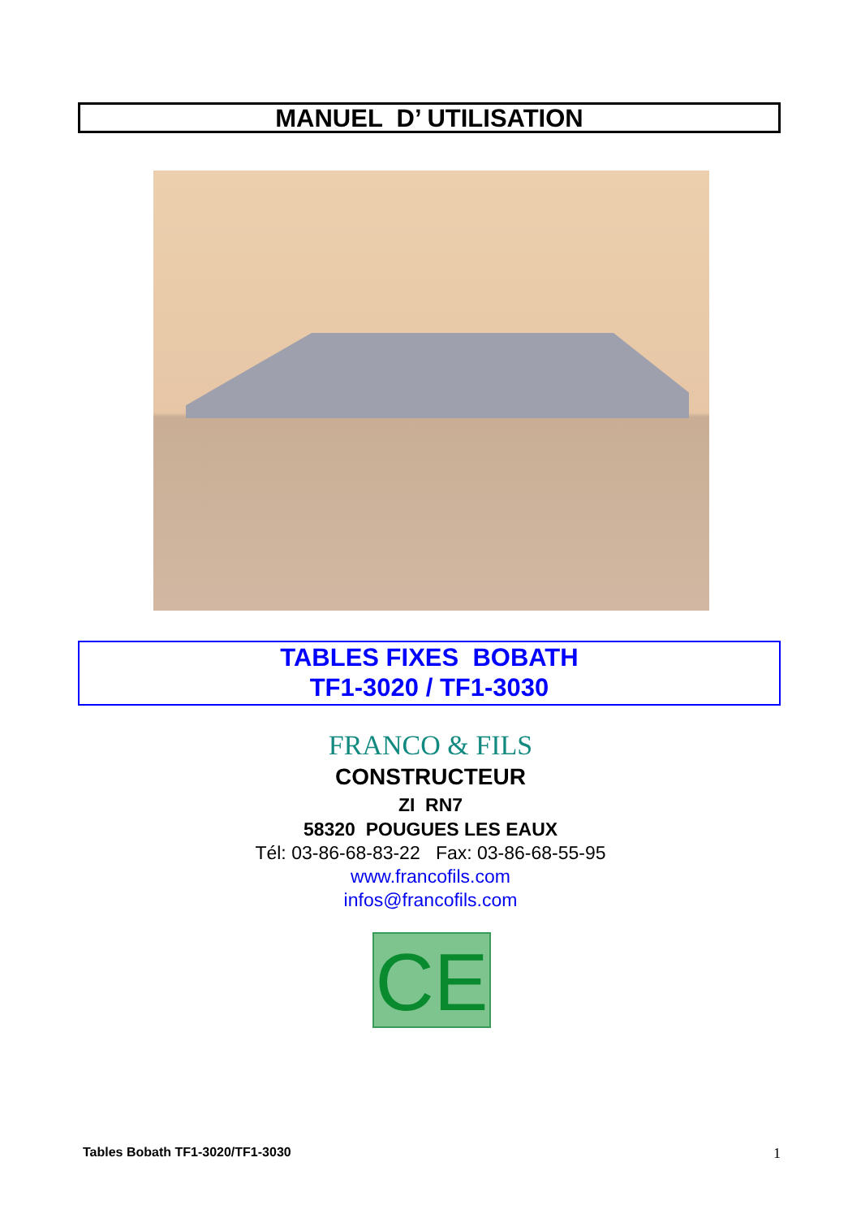MANUEL D’ UTILISATION
TABLES FIXES BOBATH
TF1-3020 / TF1-3030
FRANCO & FILS
CONSTRUCTEUR
ZI RN7
58320 POUGUES LES EAUX
Tél: 03-86-68-83-22 Fax: 03-86-68-55-95
www.francofils.com
infos@francofils.com
CE
Tables Bobath TF1-3020/TF1-3030 1